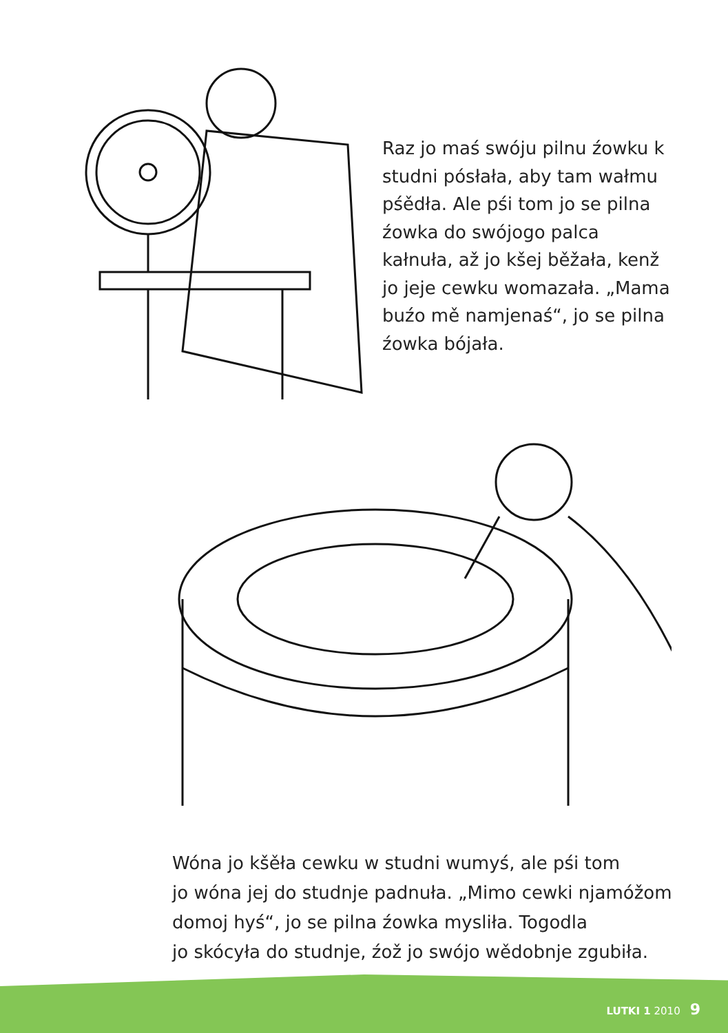Raz jo maś swóju pilnu źowku k studni pósłała, aby tam wałmu pśědła. Ale pśi tom jo se pilna źowka do swójogo palca kałnuła, až jo kšej běžała, kenž jo jeje cewku womazała. „Mama buźo mě namjenaś“, jo se pilna źowka bójała.
Wóna jo kšěła cewku w studni wumyś, ale pśi tom
jo wóna jej do studnje padnuła. „Mimo cewki njamóžom
domoj hyś“, jo se pilna źowka mysliła. Togodla
jo skócyła do studnje, źož jo swójo wědobnje zgubiła.
LUTKI 1 2010 9